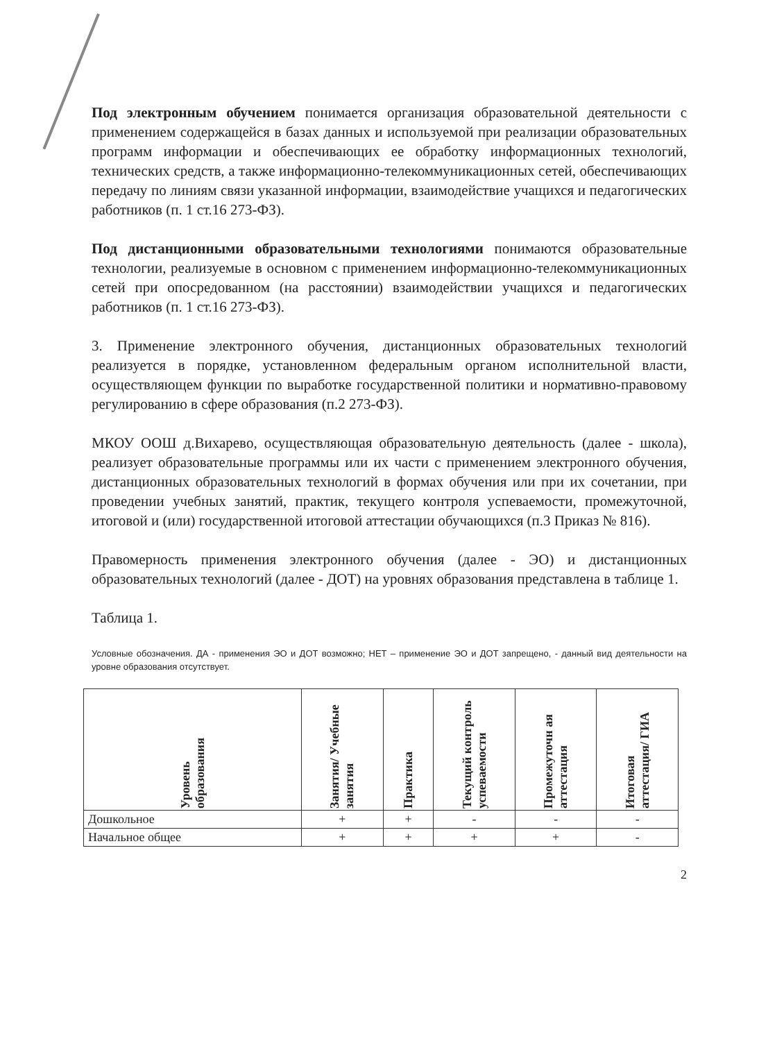Под электронным обучением понимается организация образовательной деятельности с применением содержащейся в базах данных и используемой при реализации образовательных программ информации и обеспечивающих ее обработку информационных технологий, технических средств, а также информационно-телекоммуникационных сетей, обеспечивающих передачу по линиям связи указанной информации, взаимодействие учащихся и педагогических работников (п. 1 ст.16 273-ФЗ).
Под дистанционными образовательными технологиями понимаются образовательные технологии, реализуемые в основном с применением информационно-телекоммуникационных сетей при опосредованном (на расстоянии) взаимодействии учащихся и педагогических работников (п. 1 ст.16 273-ФЗ).
3. Применение электронного обучения, дистанционных образовательных технологий реализуется в порядке, установленном федеральным органом исполнительной власти, осуществляющем функции по выработке государственной политики и нормативно-правовому регулированию в сфере образования (п.2 273-ФЗ).
МКОУ ООШ д.Вихарево, осуществляющая образовательную деятельность (далее - школа), реализует образовательные программы или их части с применением электронного обучения, дистанционных образовательных технологий в формах обучения или при их сочетании, при проведении учебных занятий, практик, текущего контроля успеваемости, промежуточной, итоговой и (или) государственной итоговой аттестации обучающихся (п.3 Приказ № 816).
Правомерность применения электронного обучения (далее - ЭО) и дистанционных образовательных технологий (далее - ДОТ) на уровнях образования представлена в таблице 1.
Таблица 1.
Условные обозначения. ДА - применения ЭО и ДОТ возможно; НЕТ – применение ЭО и ДОТ запрещено, - данный вид деятельности на уровне образования отсутствует.
| Уровень образования | Занятия/ Учебные занятия | Практика | Текущий контроль успеваемости | Промежуточн ая аттестация | Итоговая аттестация/ ГИА |
| --- | --- | --- | --- | --- | --- |
| Дошкольное | + | + | - | - | - |
| Начальное общее | + | + | + | + | - |
2